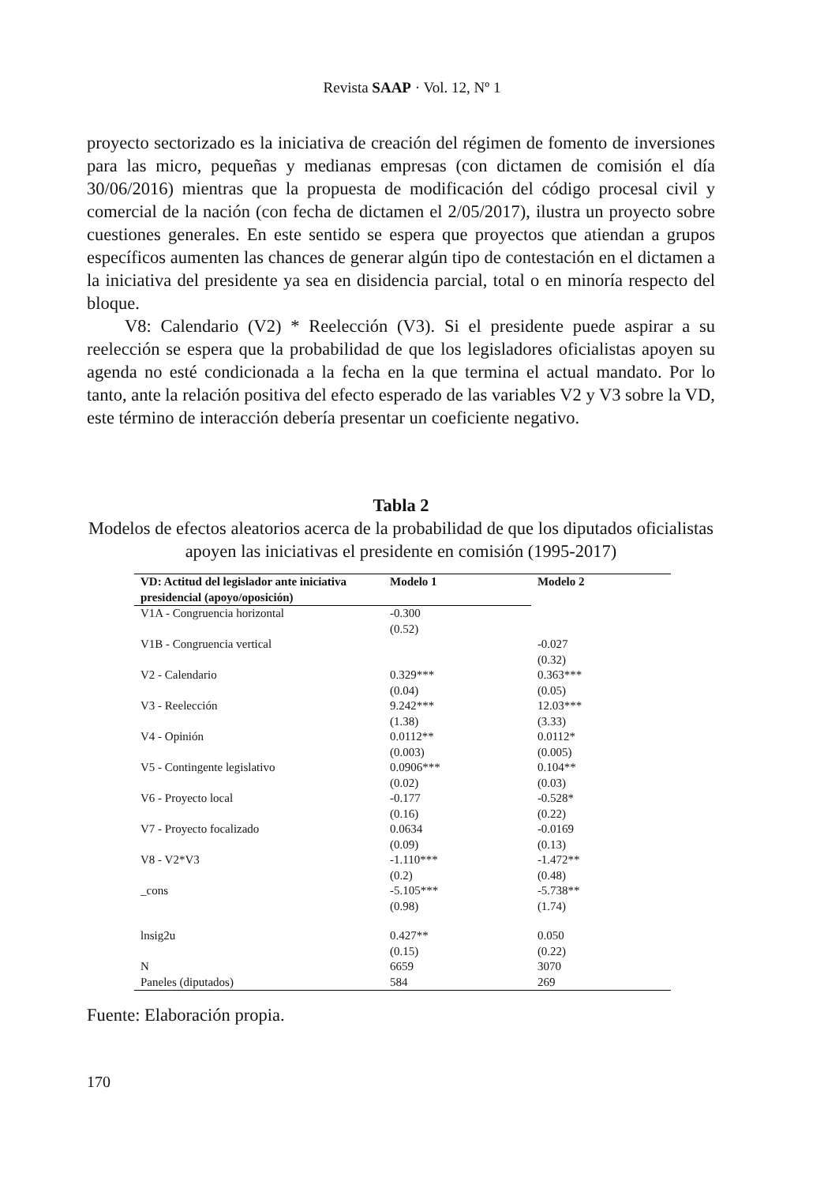Revista SAAP · Vol. 12, Nº 1
proyecto sectorizado es la iniciativa de creación del régimen de fomento de inversiones para las micro, pequeñas y medianas empresas (con dictamen de comisión el día 30/06/2016) mientras que la propuesta de modificación del código procesal civil y comercial de la nación (con fecha de dictamen el 2/05/2017), ilustra un proyecto sobre cuestiones generales. En este sentido se espera que proyectos que atiendan a grupos específicos aumenten las chances de generar algún tipo de contestación en el dictamen a la iniciativa del presidente ya sea en disidencia parcial, total o en minoría respecto del bloque.
V8: Calendario (V2) * Reelección (V3). Si el presidente puede aspirar a su reelección se espera que la probabilidad de que los legisladores oficialistas apoyen su agenda no esté condicionada a la fecha en la que termina el actual mandato. Por lo tanto, ante la relación positiva del efecto esperado de las variables V2 y V3 sobre la VD, este término de interacción debería presentar un coeficiente negativo.
Tabla 2
Modelos de efectos aleatorios acerca de la probabilidad de que los diputados oficialistas apoyen las iniciativas el presidente en comisión (1995-2017)
| VD: Actitud del legislador ante iniciativa presidencial (apoyo/oposición) | Modelo 1 | Modelo 2 |
| --- | --- | --- |
| V1A - Congruencia horizontal | -0.300 | |
| | (0.52) | |
| V1B - Congruencia vertical | | -0.027 |
| | | (0.32) |
| V2 - Calendario | 0.329*** | 0.363*** |
| | (0.04) | (0.05) |
| V3 - Reelección | 9.242*** | 12.03*** |
| | (1.38) | (3.33) |
| V4 - Opinión | 0.0112** | 0.0112* |
| | (0.003) | (0.005) |
| V5 - Contingente legislativo | 0.0906*** | 0.104** |
| | (0.02) | (0.03) |
| V6 - Proyecto local | -0.177 | -0.528* |
| | (0.16) | (0.22) |
| V7 - Proyecto focalizado | 0.0634 | -0.0169 |
| | (0.09) | (0.13) |
| V8 - V2*V3 | -1.110*** | -1.472** |
| | (0.2) | (0.48) |
| _cons | -5.105*** | -5.738** |
| | (0.98) | (1.74) |
| lnsig2u | 0.427** | 0.050 |
| | (0.15) | (0.22) |
| N | 6659 | 3070 |
| Paneles (diputados) | 584 | 269 |
Fuente: Elaboración propia.
170